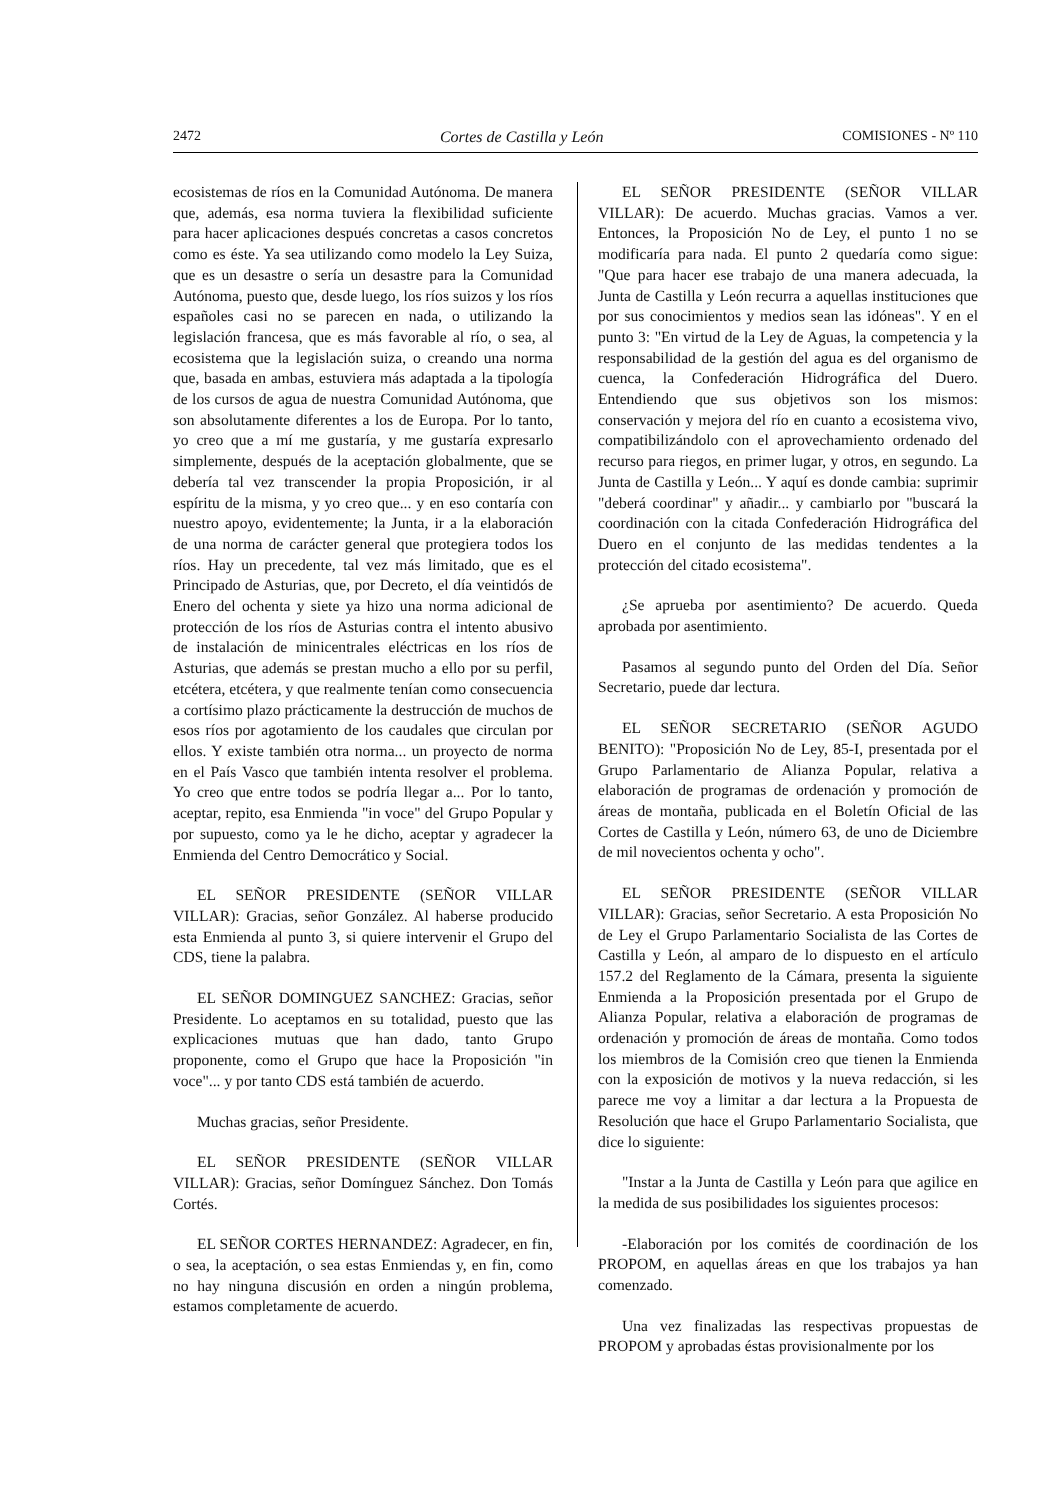2472 Cortes de Castilla y León COMISIONES - Nº 110
ecosistemas de ríos en la Comunidad Autónoma. De manera que, además, esa norma tuviera la flexibilidad suficiente para hacer aplicaciones después concretas a casos concretos como es éste. Ya sea utilizando como modelo la Ley Suiza, que es un desastre o sería un desastre para la Comunidad Autónoma, puesto que, desde luego, los ríos suizos y los ríos españoles casi no se parecen en nada, o utilizando la legislación francesa, que es más favorable al río, o sea, al ecosistema que la legislación suiza, o creando una norma que, basada en ambas, estuviera más adaptada a la tipología de los cursos de agua de nuestra Comunidad Autónoma, que son absolutamente diferentes a los de Europa. Por lo tanto, yo creo que a mí me gustaría, y me gustaría expresarlo simplemente, después de la aceptación globalmente, que se debería tal vez transcender la propia Proposición, ir al espíritu de la misma, y yo creo que... y en eso contaría con nuestro apoyo, evidentemente; la Junta, ir a la elaboración de una norma de carácter general que protegiera todos los ríos. Hay un precedente, tal vez más limitado, que es el Principado de Asturias, que, por Decreto, el día veintidós de Enero del ochenta y siete ya hizo una norma adicional de protección de los ríos de Asturias contra el intento abusivo de instalación de minicentrales eléctricas en los ríos de Asturias, que además se prestan mucho a ello por su perfil, etcétera, etcétera, y que realmente tenían como consecuencia a cortísimo plazo prácticamente la destrucción de muchos de esos ríos por agotamiento de los caudales que circulan por ellos. Y existe también otra norma... un proyecto de norma en el País Vasco que también intenta resolver el problema. Yo creo que entre todos se podría llegar a... Por lo tanto, aceptar, repito, esa Enmienda "in voce" del Grupo Popular y por supuesto, como ya le he dicho, aceptar y agradecer la Enmienda del Centro Democrático y Social.
EL SEÑOR PRESIDENTE (SEÑOR VILLAR VILLAR): Gracias, señor González. Al haberse producido esta Enmienda al punto 3, si quiere intervenir el Grupo del CDS, tiene la palabra.
EL SEÑOR DOMINGUEZ SANCHEZ: Gracias, señor Presidente. Lo aceptamos en su totalidad, puesto que las explicaciones mutuas que han dado, tanto Grupo proponente, como el Grupo que hace la Proposición "in voce"... y por tanto CDS está también de acuerdo.
Muchas gracias, señor Presidente.
EL SEÑOR PRESIDENTE (SEÑOR VILLAR VILLAR): Gracias, señor Domínguez Sánchez. Don Tomás Cortés.
EL SEÑOR CORTES HERNANDEZ: Agradecer, en fin, o sea, la aceptación, o sea estas Enmiendas y, en fin, como no hay ninguna discusión en orden a ningún problema, estamos completamente de acuerdo.
EL SEÑOR PRESIDENTE (SEÑOR VILLAR VILLAR): De acuerdo. Muchas gracias. Vamos a ver. Entonces, la Proposición No de Ley, el punto 1 no se modificaría para nada. El punto 2 quedaría como sigue: "Que para hacer ese trabajo de una manera adecuada, la Junta de Castilla y León recurra a aquellas instituciones que por sus conocimientos y medios sean las idóneas". Y en el punto 3: "En virtud de la Ley de Aguas, la competencia y la responsabilidad de la gestión del agua es del organismo de cuenca, la Confederación Hidrográfica del Duero. Entendiendo que sus objetivos son los mismos: conservación y mejora del río en cuanto a ecosistema vivo, compatibilizándolo con el aprovechamiento ordenado del recurso para riegos, en primer lugar, y otros, en segundo. La Junta de Castilla y León... Y aquí es donde cambia: suprimir "deberá coordinar" y añadir... y cambiarlo por "buscará la coordinación con la citada Confederación Hidrográfica del Duero en el conjunto de las medidas tendentes a la protección del citado ecosistema".
¿Se aprueba por asentimiento? De acuerdo. Queda aprobada por asentimiento.
Pasamos al segundo punto del Orden del Día. Señor Secretario, puede dar lectura.
EL SEÑOR SECRETARIO (SEÑOR AGUDO BENITO): "Proposición No de Ley, 85-I, presentada por el Grupo Parlamentario de Alianza Popular, relativa a elaboración de programas de ordenación y promoción de áreas de montaña, publicada en el Boletín Oficial de las Cortes de Castilla y León, número 63, de uno de Diciembre de mil novecientos ochenta y ocho".
EL SEÑOR PRESIDENTE (SEÑOR VILLAR VILLAR): Gracias, señor Secretario. A esta Proposición No de Ley el Grupo Parlamentario Socialista de las Cortes de Castilla y León, al amparo de lo dispuesto en el artículo 157.2 del Reglamento de la Cámara, presenta la siguiente Enmienda a la Proposición presentada por el Grupo de Alianza Popular, relativa a elaboración de programas de ordenación y promoción de áreas de montaña. Como todos los miembros de la Comisión creo que tienen la Enmienda con la exposición de motivos y la nueva redacción, si les parece me voy a limitar a dar lectura a la Propuesta de Resolución que hace el Grupo Parlamentario Socialista, que dice lo siguiente:
"Instar a la Junta de Castilla y León para que agilice en la medida de sus posibilidades los siguientes procesos:
-Elaboración por los comités de coordinación de los PROPOM, en aquellas áreas en que los trabajos ya han comenzado.
Una vez finalizadas las respectivas propuestas de PROPOM y aprobadas éstas provisionalmente por los